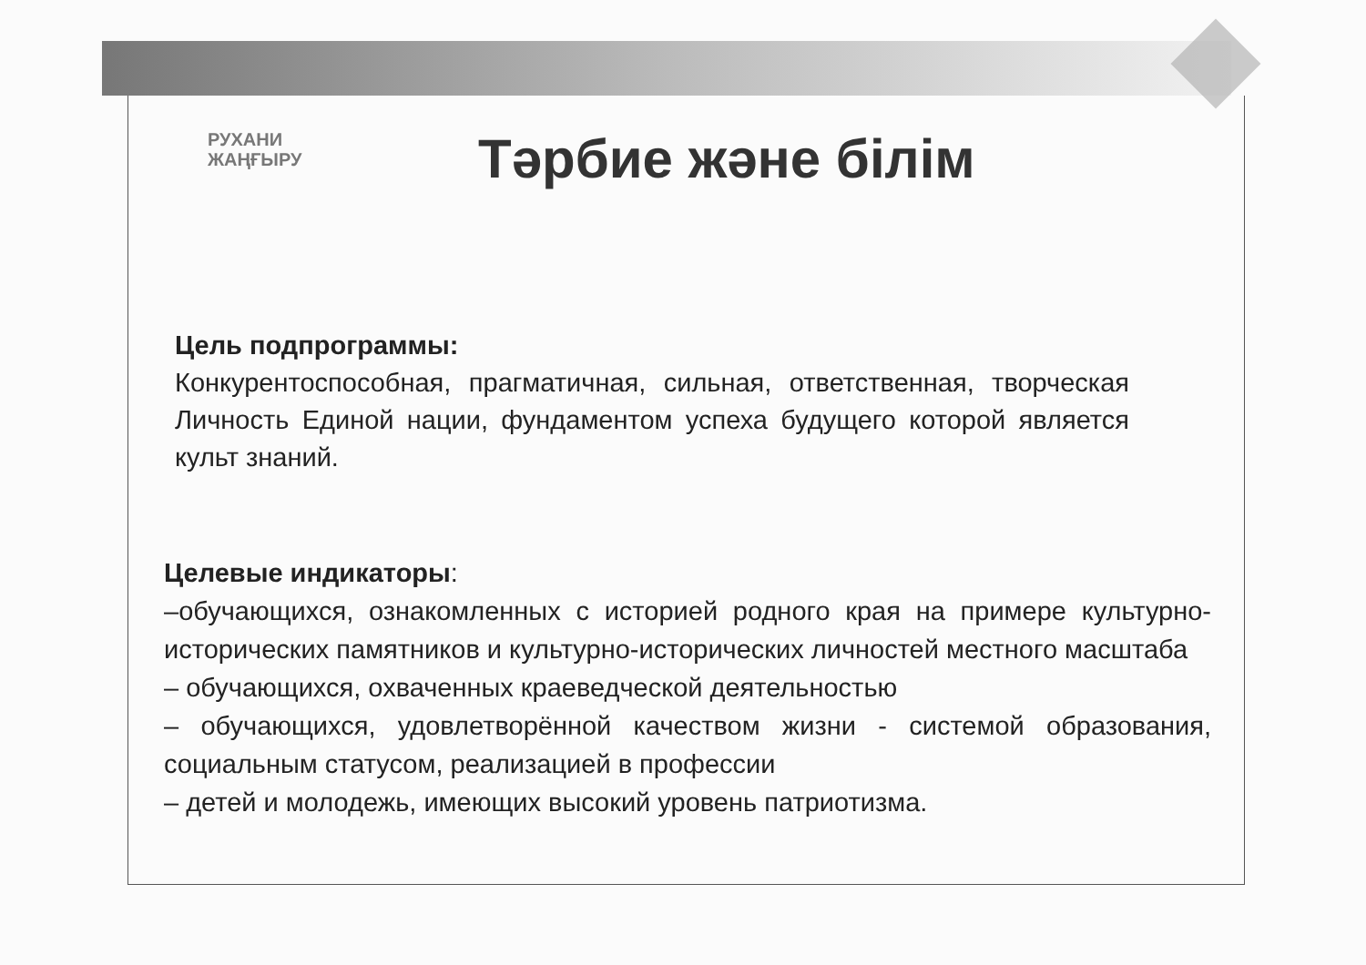РУХАНИ
ЖАҢҒЫРУ
Тәрбие және білім
Цель подпрограммы:
Конкурентоспособная, прагматичная, сильная, ответственная, творческая Личность Единой нации, фундаментом успеха будущего которой является культ знаний.
Целевые индикаторы:
–обучающихся, ознакомленных с историей родного края на примере культурно-исторических памятников и культурно-исторических личностей местного масштаба
– обучающихся, охваченных краеведческой деятельностью
– обучающихся, удовлетворённой качеством жизни - системой образования, социальным статусом, реализацией в профессии
– детей и молодежь, имеющих высокий уровень патриотизма.